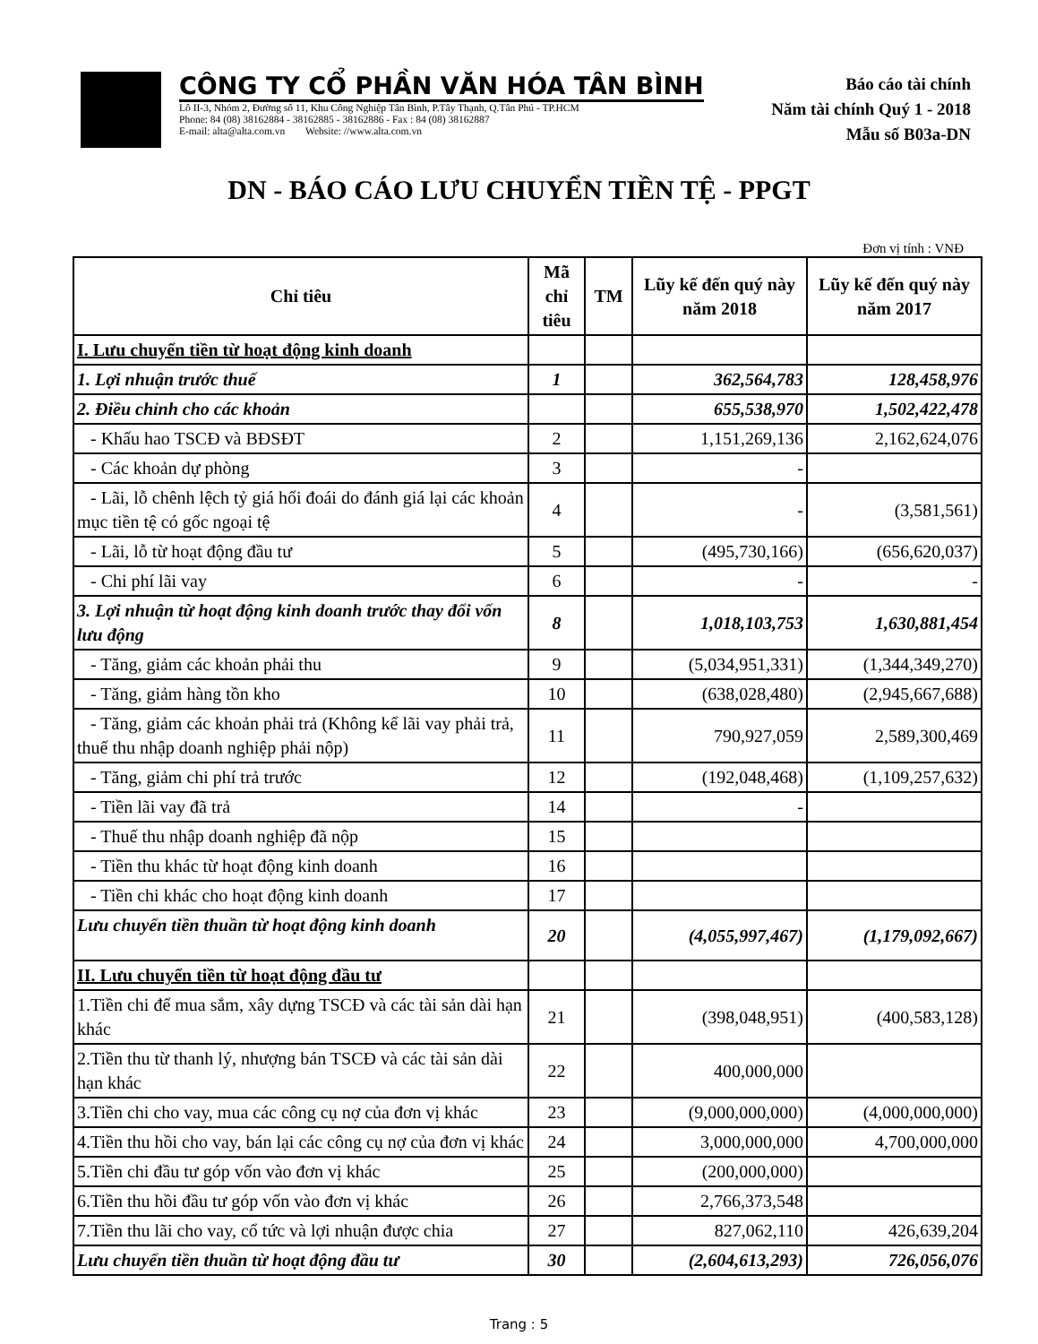CÔNG TY CỔ PHẦN VĂN HÓA TÂN BÌNH
Lô II-3, Nhóm 2, Đường số 11, Khu Công Nghiệp Tân Bình, P.Tây Thạnh, Q.Tân Phú - TP.HCM
Phone: 84 (08) 38162884 - 38162885 - 38162886 - Fax : 84 (08) 38162887
E-mail: alta@alta.com.vn Website: //www.alta.com.vn
Báo cáo tài chính
Năm tài chính Quý 1 - 2018
Mẫu số B03a-DN
DN - BÁO CÁO LƯU CHUYỂN TIỀN TỆ - PPGT
Đơn vị tính : VNĐ
| Chỉ tiêu | Mã chỉ tiêu | TM | Lũy kế đến quý này năm 2018 | Lũy kế đến quý này năm 2017 |
| --- | --- | --- | --- | --- |
| I. Lưu chuyển tiền từ hoạt động kinh doanh | | | | |
| 1. Lợi nhuận trước thuế | 1 | | 362,564,783 | 128,458,976 |
| 2. Điều chỉnh cho các khoản | | | 655,538,970 | 1,502,422,478 |
| - Khấu hao TSCĐ và BĐSĐT | 2 | | 1,151,269,136 | 2,162,624,076 |
| - Các khoản dự phòng | 3 | | - | |
| - Lãi, lỗ chênh lệch tỷ giá hối đoái do đánh giá lại các khoản mục tiền tệ có gốc ngoại tệ | 4 | | - | (3,581,561) |
| - Lãi, lỗ từ hoạt động đầu tư | 5 | | (495,730,166) | (656,620,037) |
| - Chi phí lãi vay | 6 | | - | - |
| 3. Lợi nhuận từ hoạt động kinh doanh trước thay đổi vốn lưu động | 8 | | 1,018,103,753 | 1,630,881,454 |
| - Tăng, giảm các khoản phải thu | 9 | | (5,034,951,331) | (1,344,349,270) |
| - Tăng, giảm hàng tồn kho | 10 | | (638,028,480) | (2,945,667,688) |
| - Tăng, giảm các khoản phải trả (Không kể lãi vay phải trả, thuế thu nhập doanh nghiệp phải nộp) | 11 | | 790,927,059 | 2,589,300,469 |
| - Tăng, giảm chi phí trả trước | 12 | | (192,048,468) | (1,109,257,632) |
| - Tiền lãi vay đã trả | 14 | | - | |
| - Thuế thu nhập doanh nghiệp đã nộp | 15 | | | |
| - Tiền thu khác từ hoạt động kinh doanh | 16 | | | |
| - Tiền chi khác cho hoạt động kinh doanh | 17 | | | |
| Lưu chuyển tiền thuần từ hoạt động kinh doanh | 20 | | (4,055,997,467) | (1,179,092,667) |
| II. Lưu chuyển tiền từ hoạt động đầu tư | | | | |
| 1.Tiền chi để mua sắm, xây dựng TSCĐ và các tài sản dài hạn khác | 21 | | (398,048,951) | (400,583,128) |
| 2.Tiền thu từ thanh lý, nhượng bán TSCĐ và các tài sản dài hạn khác | 22 | | 400,000,000 | |
| 3.Tiền chi cho vay, mua các công cụ nợ của đơn vị khác | 23 | | (9,000,000,000) | (4,000,000,000) |
| 4.Tiền thu hồi cho vay, bán lại các công cụ nợ của đơn vị khác | 24 | | 3,000,000,000 | 4,700,000,000 |
| 5.Tiền chi đầu tư góp vốn vào đơn vị khác | 25 | | (200,000,000) | |
| 6.Tiền thu hồi đầu tư góp vốn vào đơn vị khác | 26 | | 2,766,373,548 | |
| 7.Tiền thu lãi cho vay, cổ tức và lợi nhuận được chia | 27 | | 827,062,110 | 426,639,204 |
| Lưu chuyển tiền thuần từ hoạt động đầu tư | 30 | | (2,604,613,293) | 726,056,076 |
Trang : 5